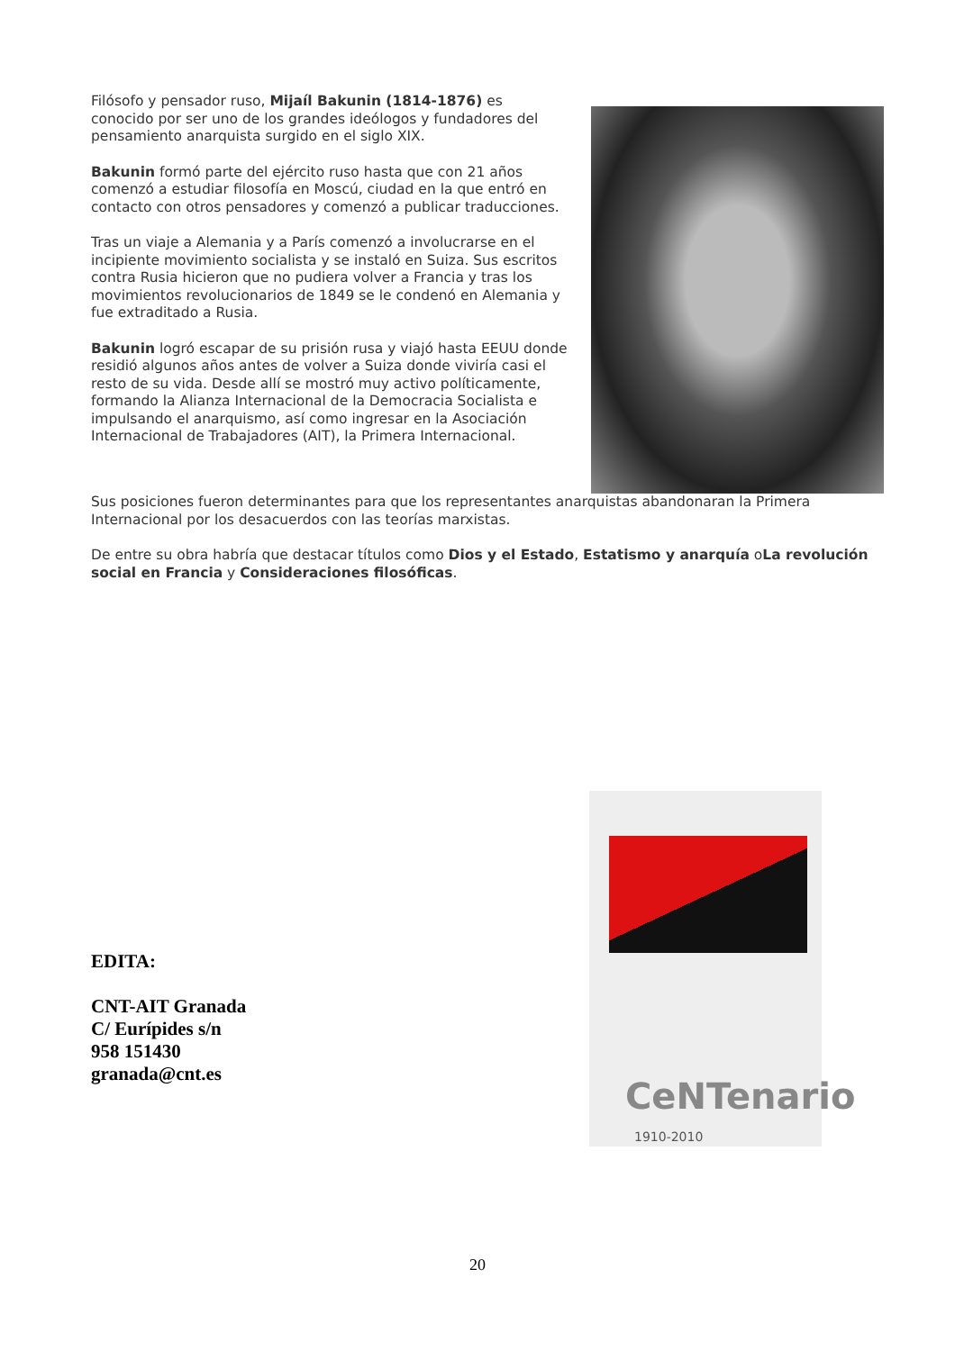Filósofo y pensador ruso, Mijaíl Bakunin (1814-1876) es conocido por ser uno de los grandes ideólogos y fundadores del pensamiento anarquista surgido en el siglo XIX.
Bakunin formó parte del ejército ruso hasta que con 21 años comenzó a estudiar filosofía en Moscú, ciudad en la que entró en contacto con otros pensadores y comenzó a publicar traducciones.
Tras un viaje a Alemania y a París comenzó a involucrarse en el incipiente movimiento socialista y se instaló en Suiza. Sus escritos contra Rusia hicieron que no pudiera volver a Francia y tras los movimientos revolucionarios de 1849 se le condenó en Alemania y fue extraditado a Rusia.
Bakunin logró escapar de su prisión rusa y viajó hasta EEUU donde residió algunos años antes de volver a Suiza donde viviría casi el resto de su vida. Desde allí se mostró muy activo políticamente, formando la Alianza Internacional de la Democracia Socialista e impulsando el anarquismo, así como ingresar en la Asociación Internacional de Trabajadores (AIT), la Primera Internacional.
Sus posiciones fueron determinantes para que los representantes anarquistas abandonaran la Primera Internacional por los desacuerdos con las teorías marxistas.
De entre su obra habría que destacar títulos como Dios y el Estado, Estatismo y anarquía oLa revolución social en Francia y Consideraciones filosóficas.
CeNTenario
1910-2010
EDITA:
CNT-AIT Granada
C/ Eurípides s/n
958 151430
granada@cnt.es
20